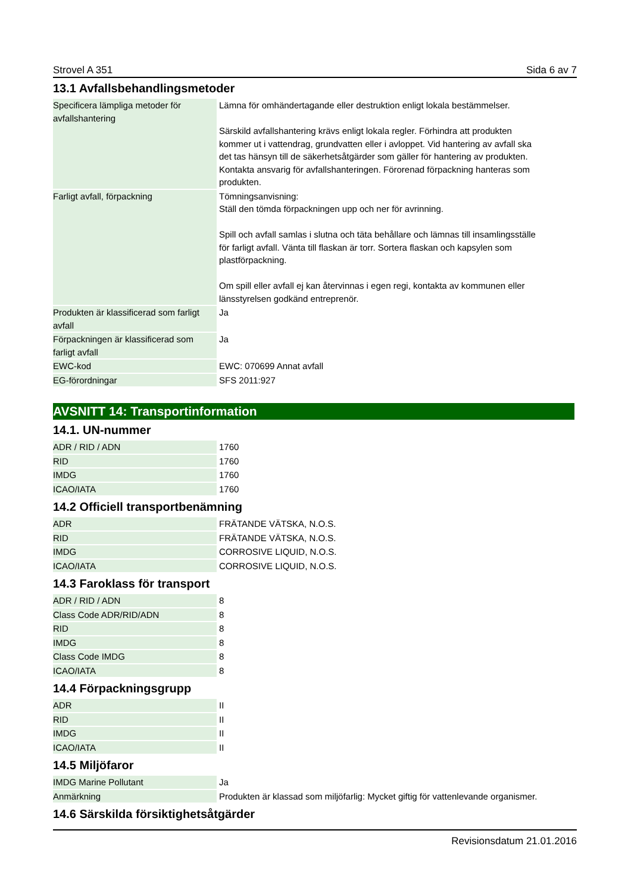Strovel A 351 Sida 6 av 7
13.1 Avfallsbehandlingsmetoder
| Specificera lämpliga metoder för avfallshantering | Lämna för omhändertagande eller destruktion enligt lokala bestämmelser. Särskild avfallshantering krävs enligt lokala regler. Förhindra att produkten kommer ut i vattendrag, grundvatten eller i avloppet. Vid hantering av avfall ska det tas hänsyn till de säkerhetsåtgärder som gäller för hantering av produkten. Kontakta ansvarig för avfallshanteringen. Förorenad förpackning hanteras som produkten. |
| Farligt avfall, förpackning | Tömningsanvisning: Ställ den tömda förpackningen upp och ner för avrinning. Spill och avfall samlas i slutna och täta behållare och lämnas till insamlingsställe för farligt avfall. Vänta till flaskan är torr. Sortera flaskan och kapsylen som plastförpackning. Om spill eller avfall ej kan återvinnas i egen regi, kontakta av kommunen eller länsstyrelsen godkänd entreprenör. |
| Produkten är klassificerad som farligt avfall | Ja |
| Förpackningen är klassificerad som farligt avfall | Ja |
| EWC-kod | EWC: 070699 Annat avfall |
| EG-förordningar | SFS 2011:927 |
AVSNITT 14: Transportinformation
14.1. UN-nummer
| ADR / RID / ADN | 1760 |
| RID | 1760 |
| IMDG | 1760 |
| ICAO/IATA | 1760 |
14.2 Officiell transportbenämning
| ADR | FRÄTANDE VÄTSKA, N.O.S. |
| RID | FRÄTANDE VÄTSKA, N.O.S. |
| IMDG | CORROSIVE LIQUID, N.O.S. |
| ICAO/IATA | CORROSIVE LIQUID, N.O.S. |
14.3 Faroklass för transport
| ADR / RID / ADN | 8 |
| Class Code ADR/RID/ADN | 8 |
| RID | 8 |
| IMDG | 8 |
| Class Code IMDG | 8 |
| ICAO/IATA | 8 |
14.4 Förpackningsgrupp
| ADR | II |
| RID | II |
| IMDG | II |
| ICAO/IATA | II |
14.5 Miljöfaror
| IMDG Marine Pollutant | Ja |
| Anmärkning | Produkten är klassad som miljöfarlig: Mycket giftig för vattenlevande organismer. |
14.6 Särskilda försiktighetsåtgärder
Revisionsdatum 21.01.2016